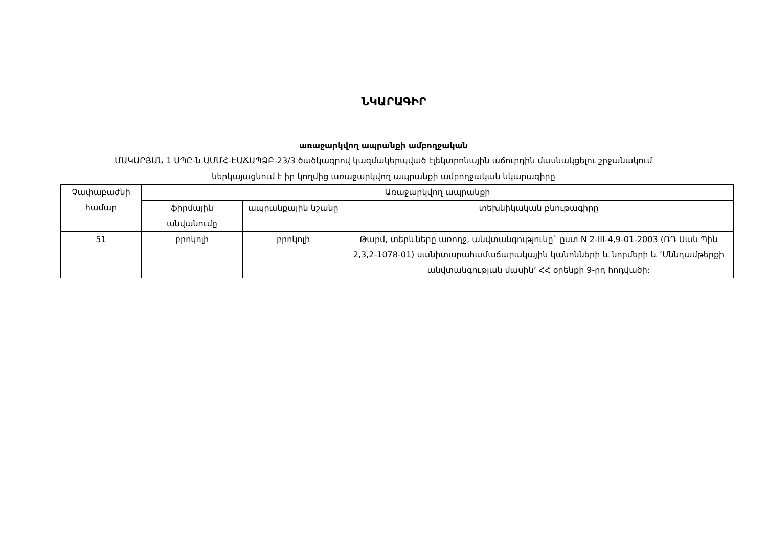ՆԿԱՐԱԳԻՐ
առաջարկվող ապրանքի ամբողջական
ՄԱԿԱՐՅԱՆ 1 ՍՊԸ-ն ԱՄՄՀ-ԷԱՃԱՊՁԲ-23/3 ծածկագրով կազմակերպված էլեկտրոնային աճուրդին մասնակցելու շրջանակում
ներկայացնում է իր կողմից առաջարկվող ապրանքի ամբողջական նկարագիրը
| Չափաբաժնի համար | Առաջարկվող ապրանքի | | |
| --- | --- | --- | --- |
| | ֆիրմային անվանումը | ապրանքային նշանը | տեխնիկական բնութագիրը |
| 51 | բրոկոլի | բրոկոլի | Թարմ, տերևները առողջ, անվտանգությունը` ըստ N 2-III-4,9-01-2003 (ՌԴ Սան Պին 2,3,2-1078-01) սանիտարահամաճարակային կանոնների և նորմերի և ՙՍննդամթերքի անվտանգության մասին՚ ՀՀ օրենքի 9-րդ հոդվածի: |